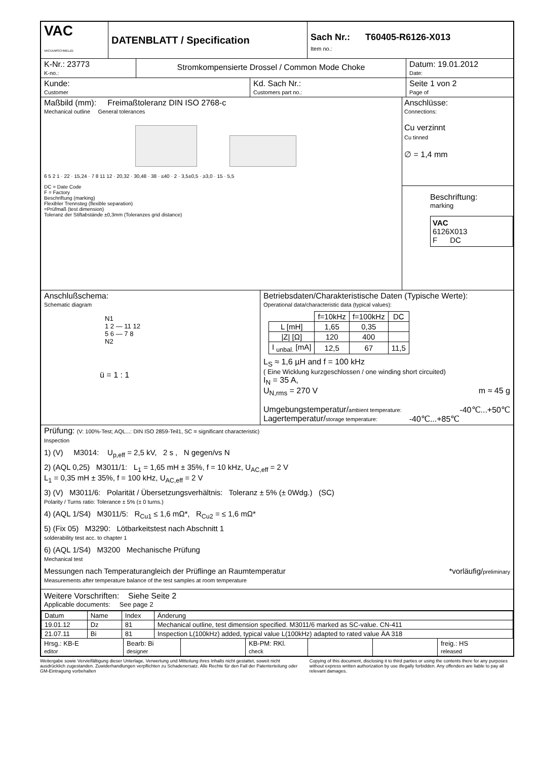VAC
VACUUMSCHMELZE
DATENBLATT / Specification
Sach Nr.: T60405-R6126-X013
Item no.:
K-Nr.: 23773
K-no.:
Stromkompensierte Drossel / Common Mode Choke
Datum: 19.01.2012
Date:
Kunde:
Customer
Kd. Sach Nr.:
Customers part no.:
Seite 1 von 2
Page of
Maßbild (mm): Freimaßtoleranz DIN ISO 2768-c
Mechanical outline General tolerances
6 5 2 1 · 22 · 15,24 · 7 8 11 12 · 20,32 · 30,48 · 38 · ≤40 · 2 · 3,5±0,5 · ≥3,0 · 15 · 5,5
DC = Date Code
F = Factory
Beschriftung (marking)
Flexibler Trennsteg (flexible separation)
=Prüfmaß (test dimension)
Toleranz der Stiftabstände ±0,3mm (Toleranzes grid distance)
Anschlüsse:
Connections:
Cu verzinnt
Cu tinned
∅ = 1,4 mm
Beschriftung:
marking
VAC
6126X013
F DC
Anschlußschema:
Schematic diagram
N1
1 2 — 11 12
5 6 — 7 8
N2
ü = 1 : 1
Betriebsdaten/Charakteristische Daten (Typische Werte):
Operational data/characteristic data (typical values):
| | f=10kHz | f=100kHz | DC |
| --- | --- | --- | --- |
| L [mH] | 1,65 | 0,35 | |
| /Z/ [Ω] | 120 | 400 | |
| I <sub>unbal.</sub> [mA] | 12,5 | 67 | 11,5 |
L<sub>S</sub> ≈ 1,6 µH and f = 100 kHz
( Eine Wicklung kurzgeschlossen / one winding short circuited)
I<sub>N</sub> = 35 A,
U<sub>N,rms</sub> = 270 V m ≈ 45 g
Umgebungstemperatur/ambient temperature: -40℃...+50℃
Lagertemperatur/storage temperature: -40℃...+85℃
Prüfung: (V: 100%-Test; AQL...: DIN ISO 2859-Teil1, SC = significant characteristic)
Inspection
1) (V) M3014: U<sub>p,eff</sub> = 2,5 kV, 2 s , N gegen/vs N
2) (AQL 0,25) M3011/1: L<sub>1</sub> = 1,65 mH ± 35%, f = 10 kHz, U<sub>AC,eff</sub> = 2 V
L<sub>1</sub> = 0,35 mH ± 35%, f = 100 kHz, U<sub>AC,eff</sub> = 2 V
3) (V) M3011/6: Polarität / Übersetzungsverhältnis: Toleranz ± 5% (± 0Wdg.) (SC)
Polarity / Turns ratio: Tolerance ± 5% (± 0 turns.)
4) (AQL 1/S4) M3011/5: R<sub>Cu1</sub> ≤ 1,6 mΩ*, R<sub>Cu2</sub> = ≤ 1,6 mΩ*
5) (Fix 05) M3290: Lötbarkeitstest nach Abschnitt 1
solderability test acc. to chapter 1
6) (AQL 1/S4) M3200 Mechanische Prüfung
Mechanical test
Messungen nach Temperaturangleich der Prüflinge an Raumtemperatur *vorläufig/preliminary
Measurements after temperature balance of the test samples at room temperature
Weitere Vorschriften: Siehe Seite 2
Applicable documents: See page 2
| Datum | Name | Index | Änderung |
| 19.01.12 | Dz | 81 | Mechanical outline, test dimension specified. M3011/6 marked as SC-value. CN-411 |
| 21.07.11 | Bi | 81 | Inspection L(100kHz) added, typical value L(100kHz) adapted to rated value ÄA 318 |
Hrsg.: KB-E
editor
Bearb: Bi
designer
KB-PM: RKl.
check
freig.: HS
released
Weitergabe sowie Vervielfältigung dieser Unterlage, Verwertung und Mitteilung ihres Inhalts nicht gestattet, soweit nicht ausdrücklich zugestanden. Zuwiderhandlungen verpflichten zu Schadenersatz. Alle Rechte für den Fall der Patenterteilung oder GM-Eintragung vorbehalten
Copying of this document, disclosing it to third parties or using the contents there for any purposes without express written authorization by use illegally forbidden. Any offenders are liable to pay all relevant damages.